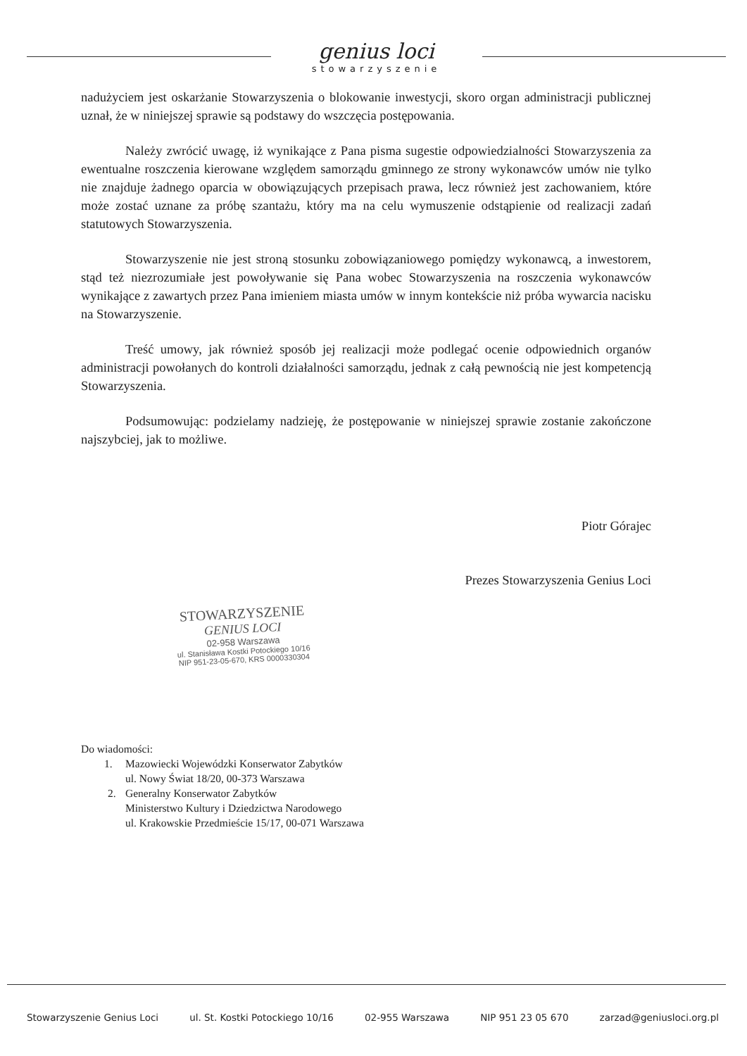genius loci
stowarzyszenie
nadużyciem jest oskarżanie Stowarzyszenia o blokowanie inwestycji, skoro organ administracji publicznej uznał, że w niniejszej sprawie są podstawy do wszczęcia postępowania.
Należy zwrócić uwagę, iż wynikające z Pana pisma sugestie odpowiedzialności Stowarzyszenia za ewentualne roszczenia kierowane względem samorządu gminnego ze strony wykonawców umów nie tylko nie znajduje żadnego oparcia w obowiązujących przepisach prawa, lecz również jest zachowaniem, które może zostać uznane za próbę szantażu, który ma na celu wymuszenie odstąpienie od realizacji zadań statutowych Stowarzyszenia.
Stowarzyszenie nie jest stroną stosunku zobowiązaniowego pomiędzy wykonawcą, a inwestorem, stąd też niezrozumiałe jest powoływanie się Pana wobec Stowarzyszenia na roszczenia wykonawców wynikające z zawartych przez Pana imieniem miasta umów w innym kontekście niż próba wywarcia nacisku na Stowarzyszenie.
Treść umowy, jak również sposób jej realizacji może podlegać ocenie odpowiednich organów administracji powołanych do kontroli działalności samorządu, jednak z całą pewnością nie jest kompetencją Stowarzyszenia.
Podsumowując: podzielamy nadzieję, że postępowanie w niniejszej sprawie zostanie zakończone najszybciej, jak to możliwe.
Piotr Górajec
Prezes Stowarzyszenia Genius Loci
STOWARZYSZENIE
GENIUS LOCI
02-958 Warszawa
ul. Stanisława Kostki Potockiego 10/16
NIP 951-23-05-670, KRS 0000330304
Do wiadomości:
1.
Mazowiecki Wojewódzki Konserwator Zabytków
ul. Nowy Świat 18/20, 00-373 Warszawa
2.
Generalny Konserwator Zabytków
Ministerstwo Kultury i Dziedzictwa Narodowego
ul. Krakowskie Przedmieście 15/17, 00-071 Warszawa
Stowarzyszenie Genius Loci ul. St. Kostki Potockiego 10/16 02-955 Warszawa NIP 951 23 05 670 zarzad@geniusloci.org.pl